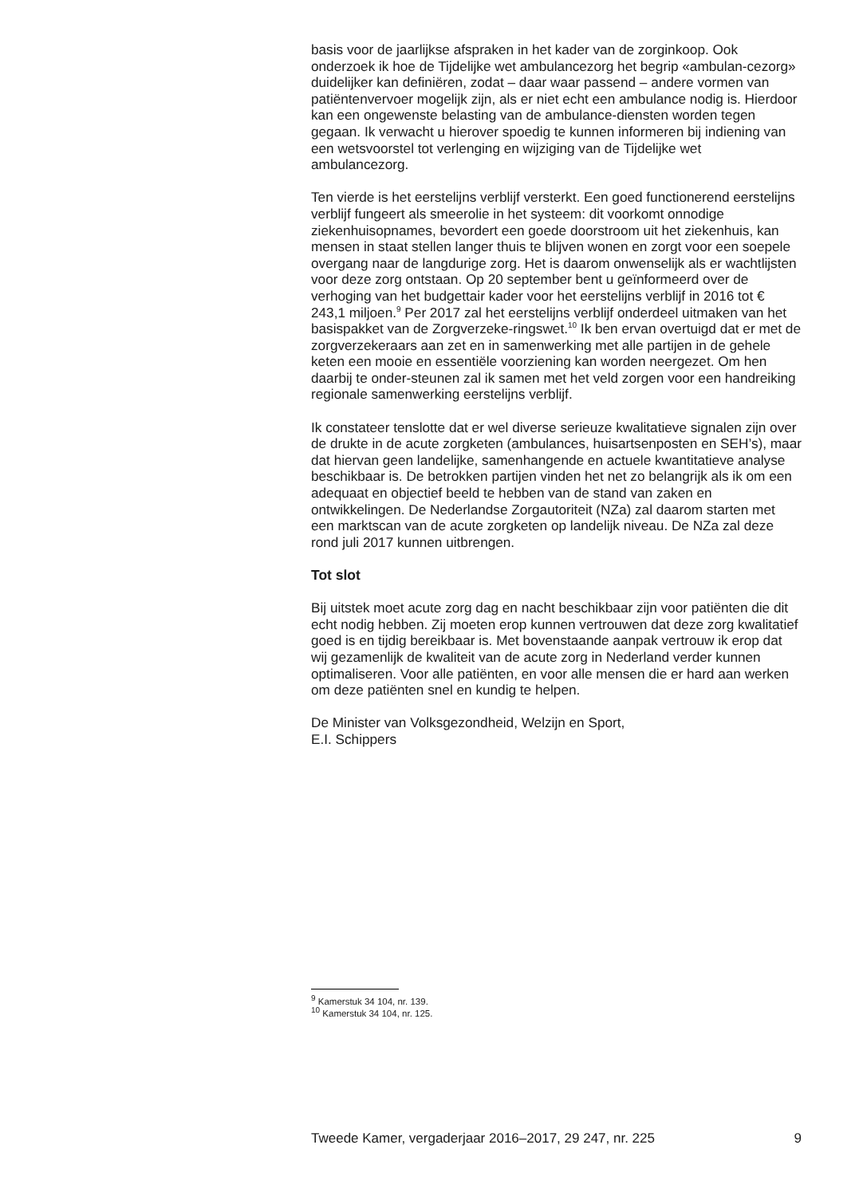basis voor de jaarlijkse afspraken in het kader van de zorginkoop. Ook onderzoek ik hoe de Tijdelijke wet ambulancezorg het begrip «ambulan-cezorg» duidelijker kan definiëren, zodat – daar waar passend – andere vormen van patiëntenvervoer mogelijk zijn, als er niet echt een ambulance nodig is. Hierdoor kan een ongewenste belasting van de ambulance-diensten worden tegen gegaan. Ik verwacht u hierover spoedig te kunnen informeren bij indiening van een wetsvoorstel tot verlenging en wijziging van de Tijdelijke wet ambulancezorg.
Ten vierde is het eerstelijns verblijf versterkt. Een goed functionerend eerstelijns verblijf fungeert als smeerolie in het systeem: dit voorkomt onnodige ziekenhuisopnames, bevordert een goede doorstroom uit het ziekenhuis, kan mensen in staat stellen langer thuis te blijven wonen en zorgt voor een soepele overgang naar de langdurige zorg. Het is daarom onwenselijk als er wachtlijsten voor deze zorg ontstaan. Op 20 september bent u geïnformeerd over de verhoging van het budgettair kader voor het eerstelijns verblijf in 2016 tot € 243,1 miljoen.<sup>9</sup> Per 2017 zal het eerstelijns verblijf onderdeel uitmaken van het basispakket van de Zorgverzeke-ringswet.<sup>10</sup> Ik ben ervan overtuigd dat er met de zorgverzekeraars aan zet en in samenwerking met alle partijen in de gehele keten een mooie en essentiële voorziening kan worden neergezet. Om hen daarbij te onder-steunen zal ik samen met het veld zorgen voor een handreiking regionale samenwerking eerstelijns verblijf.
Ik constateer tenslotte dat er wel diverse serieuze kwalitatieve signalen zijn over de drukte in de acute zorgketen (ambulances, huisartsenposten en SEH’s), maar dat hiervan geen landelijke, samenhangende en actuele kwantitatieve analyse beschikbaar is. De betrokken partijen vinden het net zo belangrijk als ik om een adequaat en objectief beeld te hebben van de stand van zaken en ontwikkelingen. De Nederlandse Zorgautoriteit (NZa) zal daarom starten met een marktscan van de acute zorgketen op landelijk niveau. De NZa zal deze rond juli 2017 kunnen uitbrengen.
Tot slot
Bij uitstek moet acute zorg dag en nacht beschikbaar zijn voor patiënten die dit echt nodig hebben. Zij moeten erop kunnen vertrouwen dat deze zorg kwalitatief goed is en tijdig bereikbaar is. Met bovenstaande aanpak vertrouw ik erop dat wij gezamenlijk de kwaliteit van de acute zorg in Nederland verder kunnen optimaliseren. Voor alle patiënten, en voor alle mensen die er hard aan werken om deze patiënten snel en kundig te helpen.
De Minister van Volksgezondheid, Welzijn en Sport,
E.I. Schippers
<sup>9</sup> Kamerstuk 34 104, nr. 139.
<sup>10</sup> Kamerstuk 34 104, nr. 125.
Tweede Kamer, vergaderjaar 2016–2017, 29 247, nr. 225 9